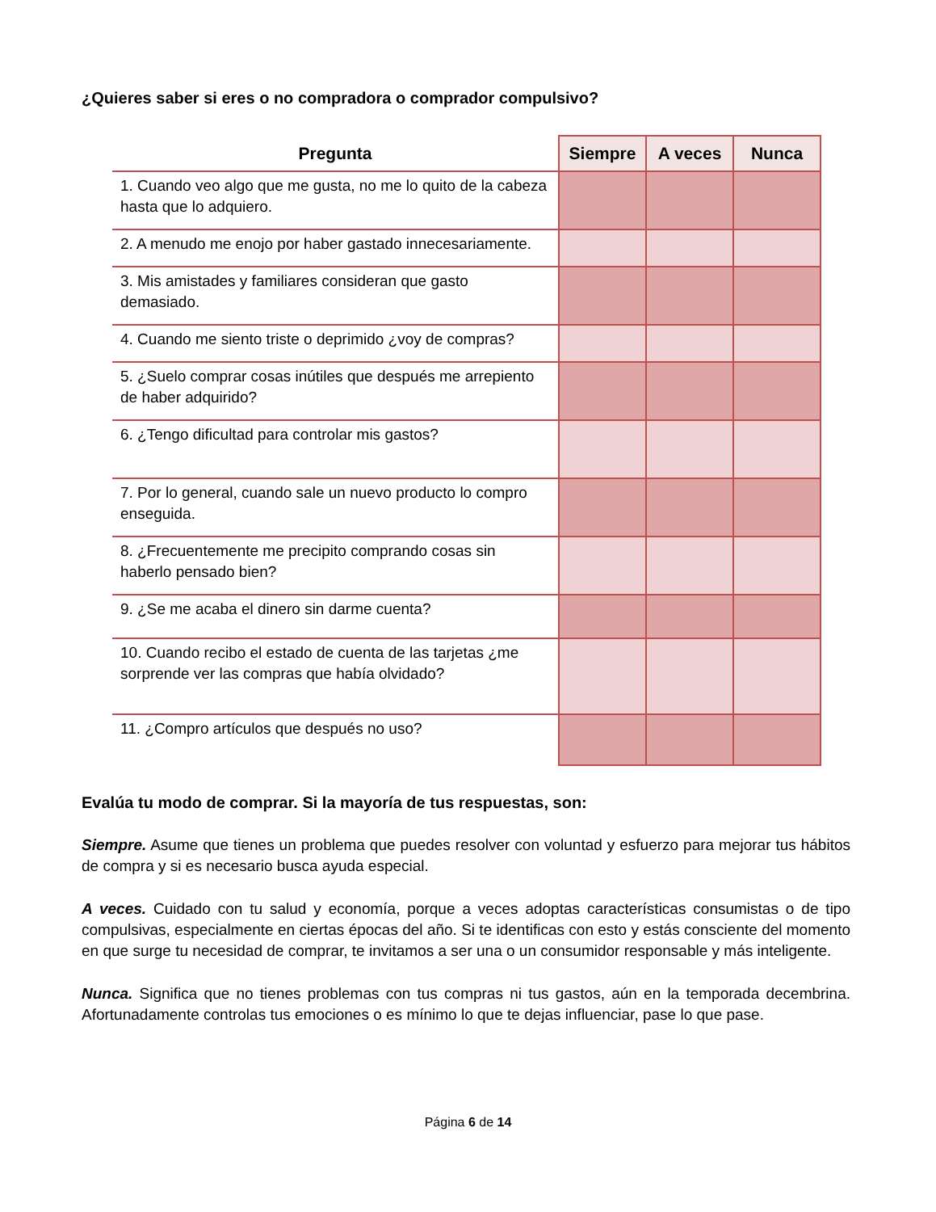¿Quieres saber si eres o no compradora o comprador compulsivo?
| Pregunta | Siempre | A veces | Nunca |
| --- | --- | --- | --- |
| 1. Cuando veo algo que me gusta, no me lo quito de la cabeza hasta que lo adquiero. | | | |
| 2. A menudo me enojo por haber gastado innecesariamente. | | | |
| 3. Mis amistades y familiares consideran que gasto demasiado. | | | |
| 4. Cuando me siento triste o deprimido ¿voy de compras? | | | |
| 5. ¿Suelo comprar cosas inútiles que después me arrepiento de haber adquirido? | | | |
| 6. ¿Tengo dificultad para controlar mis gastos? | | | |
| 7. Por lo general, cuando sale un nuevo producto lo compro enseguida. | | | |
| 8. ¿Frecuentemente me precipito comprando cosas sin haberlo pensado bien? | | | |
| 9. ¿Se me acaba el dinero sin darme cuenta? | | | |
| 10. Cuando recibo el estado de cuenta de las tarjetas ¿me sorprende ver las compras que había olvidado? | | | |
| 11. ¿Compro artículos que después no uso? | | | |
Evalúa tu modo de comprar. Si la mayoría de tus respuestas, son:
Siempre. Asume que tienes un problema que puedes resolver con voluntad y esfuerzo para mejorar tus hábitos de compra y si es necesario busca ayuda especial.
A veces. Cuidado con tu salud y economía, porque a veces adoptas características consumistas o de tipo compulsivas, especialmente en ciertas épocas del año. Si te identificas con esto y estás consciente del momento en que surge tu necesidad de comprar, te invitamos a ser una o un consumidor responsable y más inteligente.
Nunca. Significa que no tienes problemas con tus compras ni tus gastos, aún en la temporada decembrina. Afortunadamente controlas tus emociones o es mínimo lo que te dejas influenciar, pase lo que pase.
Página 6 de 14